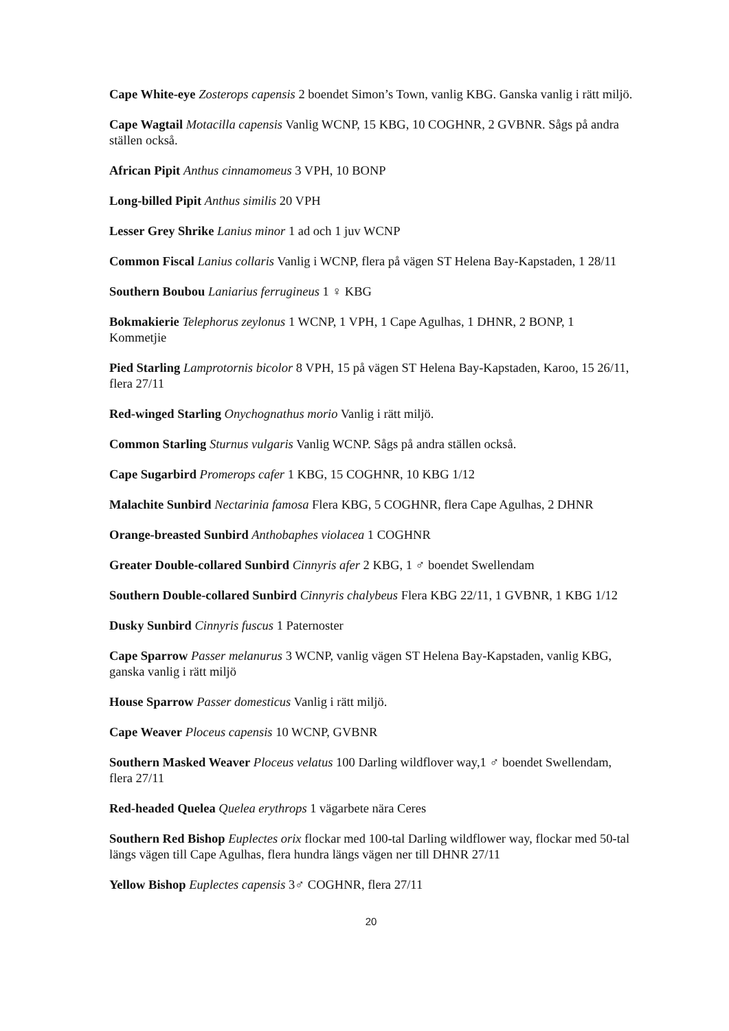Cape White-eye Zosterops capensis 2 boendet Simon’s Town, vanlig KBG. Ganska vanlig i rätt miljö.
Cape Wagtail Motacilla capensis Vanlig WCNP, 15 KBG, 10 COGHNR, 2 GVBNR. Sågs på andra ställen också.
African Pipit Anthus cinnamomeus 3 VPH, 10 BONP
Long-billed Pipit Anthus similis 20 VPH
Lesser Grey Shrike Lanius minor 1 ad och 1 juv WCNP
Common Fiscal Lanius collaris Vanlig i WCNP, flera på vägen ST Helena Bay-Kapstaden, 1 28/11
Southern Boubou Laniarius ferrugineus 1 ♀ KBG
Bokmakierie Telephorus zeylonus 1 WCNP, 1 VPH, 1 Cape Agulhas, 1 DHNR, 2 BONP, 1 Kommetjie
Pied Starling Lamprotornis bicolor 8 VPH, 15 på vägen ST Helena Bay-Kapstaden, Karoo, 15 26/11, flera 27/11
Red-winged Starling Onychognathus morio Vanlig i rätt miljö.
Common Starling Sturnus vulgaris Vanlig WCNP. Sågs på andra ställen också.
Cape Sugarbird Promerops cafer 1 KBG, 15 COGHNR, 10 KBG 1/12
Malachite Sunbird Nectarinia famosa Flera KBG, 5 COGHNR, flera Cape Agulhas, 2 DHNR
Orange-breasted Sunbird Anthobaphes violacea 1 COGHNR
Greater Double-collared Sunbird Cinnyris afer 2 KBG, 1 ♂ boendet Swellendam
Southern Double-collared Sunbird Cinnyris chalybeus Flera KBG 22/11, 1 GVBNR, 1 KBG 1/12
Dusky Sunbird Cinnyris fuscus 1 Paternoster
Cape Sparrow Passer melanurus 3 WCNP, vanlig vägen ST Helena Bay-Kapstaden, vanlig KBG, ganska vanlig i rätt miljö
House Sparrow Passer domesticus Vanlig i rätt miljö.
Cape Weaver Ploceus capensis 10 WCNP, GVBNR
Southern Masked Weaver Ploceus velatus 100 Darling wildflover way,1 ♂ boendet Swellendam, flera 27/11
Red-headed Quelea Quelea erythrops 1 vägarbete nära Ceres
Southern Red Bishop Euplectes orix flockar med 100-tal Darling wildflower way, flockar med 50-tal längs vägen till Cape Agulhas, flera hundra längs vägen ner till DHNR 27/11
Yellow Bishop Euplectes capensis 3♂ COGHNR, flera 27/11
20